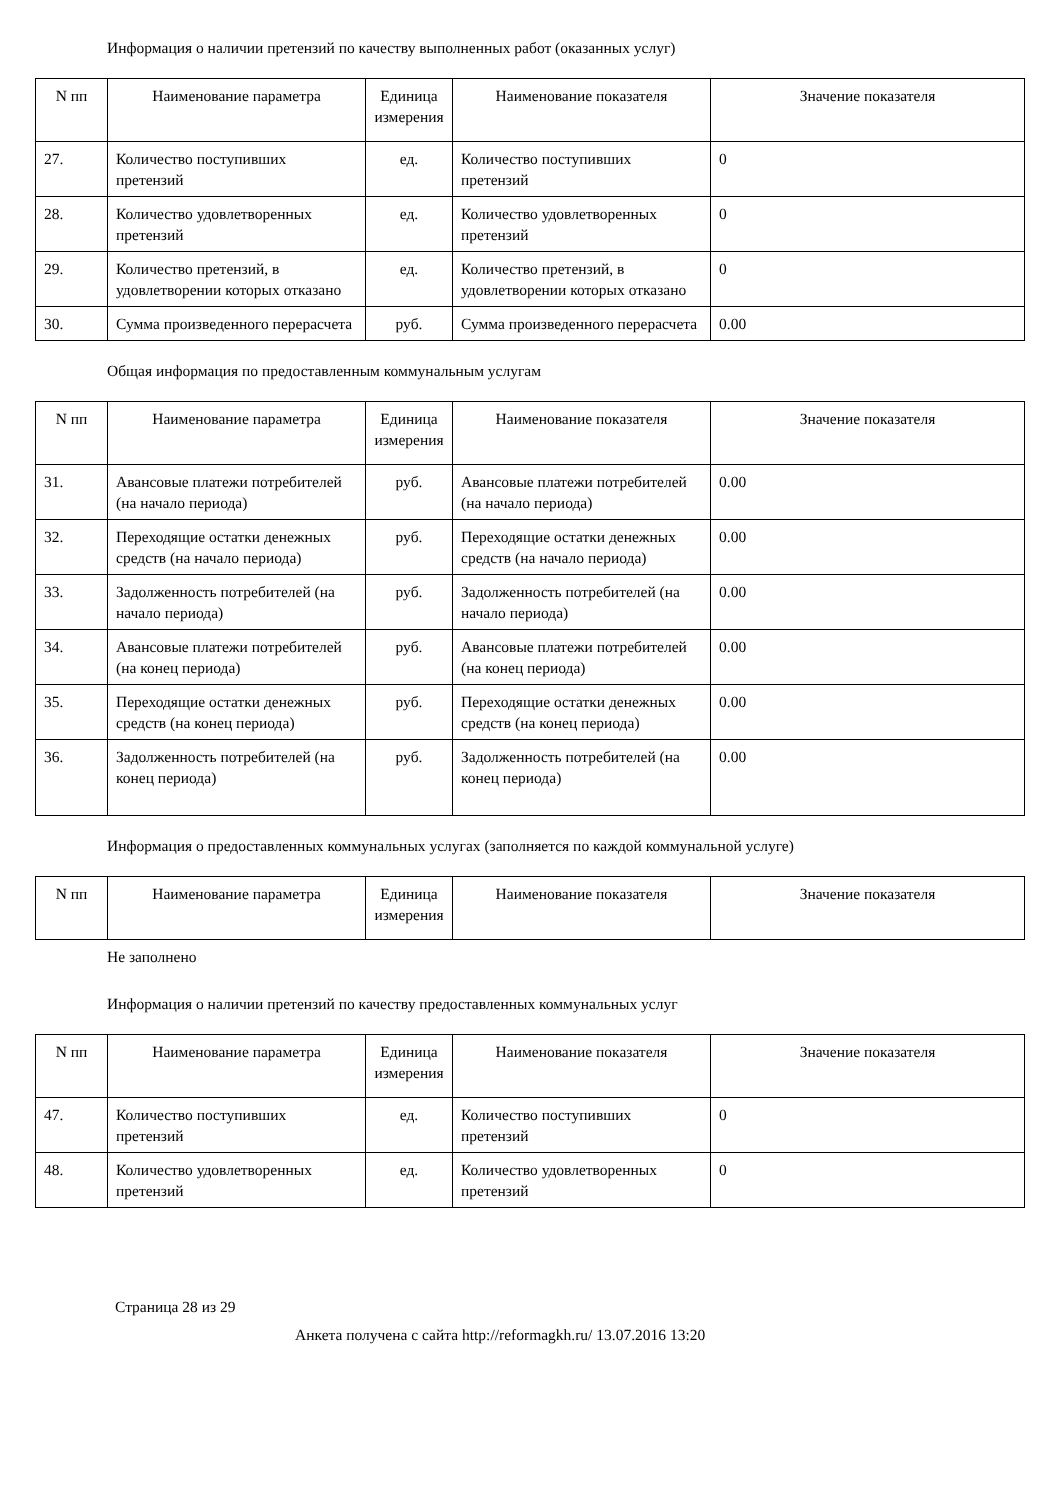Информация о наличии претензий по качеству выполненных работ (оказанных услуг)
| N пп | Наименование параметра | Единица измерения | Наименование показателя | Значение показателя |
| --- | --- | --- | --- | --- |
| 27. | Количество поступивших претензий | ед. | Количество поступивших претензий | 0 |
| 28. | Количество удовлетворенных претензий | ед. | Количество удовлетворенных претензий | 0 |
| 29. | Количество претензий, в удовлетворении которых отказано | ед. | Количество претензий, в удовлетворении которых отказано | 0 |
| 30. | Сумма произведенного перерасчета | руб. | Сумма произведенного перерасчета | 0.00 |
Общая информация по предоставленным коммунальным услугам
| N пп | Наименование параметра | Единица измерения | Наименование показателя | Значение показателя |
| --- | --- | --- | --- | --- |
| 31. | Авансовые платежи потребителей (на начало периода) | руб. | Авансовые платежи потребителей (на начало периода) | 0.00 |
| 32. | Переходящие остатки денежных средств (на начало периода) | руб. | Переходящие остатки денежных средств (на начало периода) | 0.00 |
| 33. | Задолженность потребителей (на начало периода) | руб. | Задолженность потребителей (на начало периода) | 0.00 |
| 34. | Авансовые платежи потребителей (на конец периода) | руб. | Авансовые платежи потребителей (на конец периода) | 0.00 |
| 35. | Переходящие остатки денежных средств (на конец периода) | руб. | Переходящие остатки денежных средств (на конец периода) | 0.00 |
| 36. | Задолженность потребителей (на конец периода) | руб. | Задолженность потребителей (на конец периода) | 0.00 |
Информация о предоставленных коммунальных услугах (заполняется по каждой коммунальной услуге)
| N пп | Наименование параметра | Единица измерения | Наименование показателя | Значение показателя |
| --- | --- | --- | --- | --- |
Не заполнено
Информация о наличии претензий по качеству предоставленных коммунальных услуг
| N пп | Наименование параметра | Единица измерения | Наименование показателя | Значение показателя |
| --- | --- | --- | --- | --- |
| 47. | Количество поступивших претензий | ед. | Количество поступивших претензий | 0 |
| 48. | Количество удовлетворенных претензий | ед. | Количество удовлетворенных претензий | 0 |
Страница 28 из 29
Анкета получена с сайта http://reformagkh.ru/ 13.07.2016 13:20